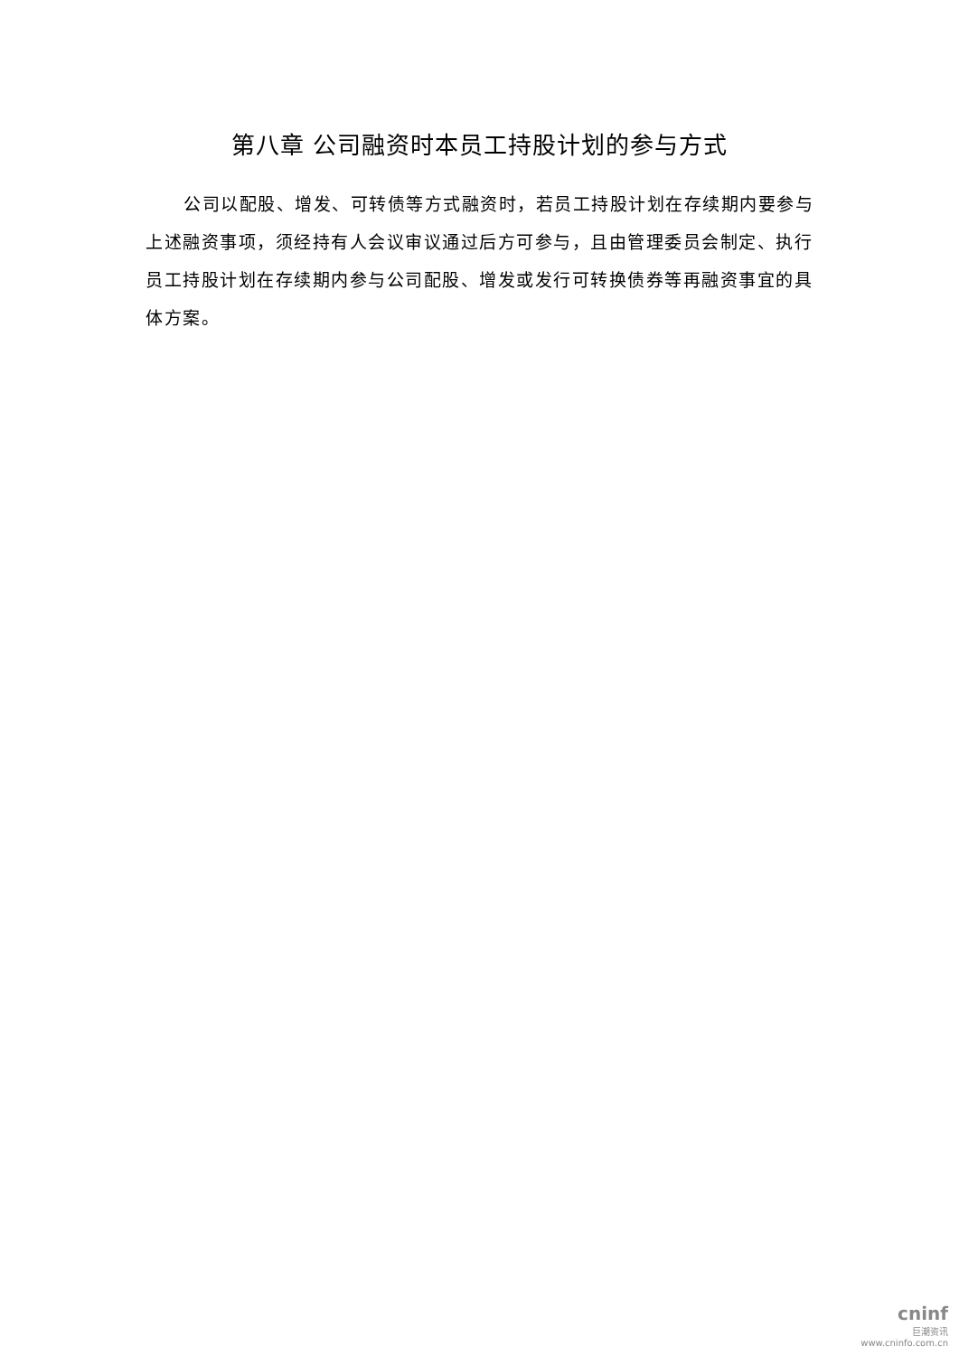第八章 公司融资时本员工持股计划的参与方式
公司以配股、增发、可转债等方式融资时，若员工持股计划在存续期内要参与上述融资事项，须经持有人会议审议通过后方可参与，且由管理委员会制定、执行员工持股计划在存续期内参与公司配股、增发或发行可转换债券等再融资事宜的具体方案。
cninf
巨潮资讯
www.cninfo.com.cn